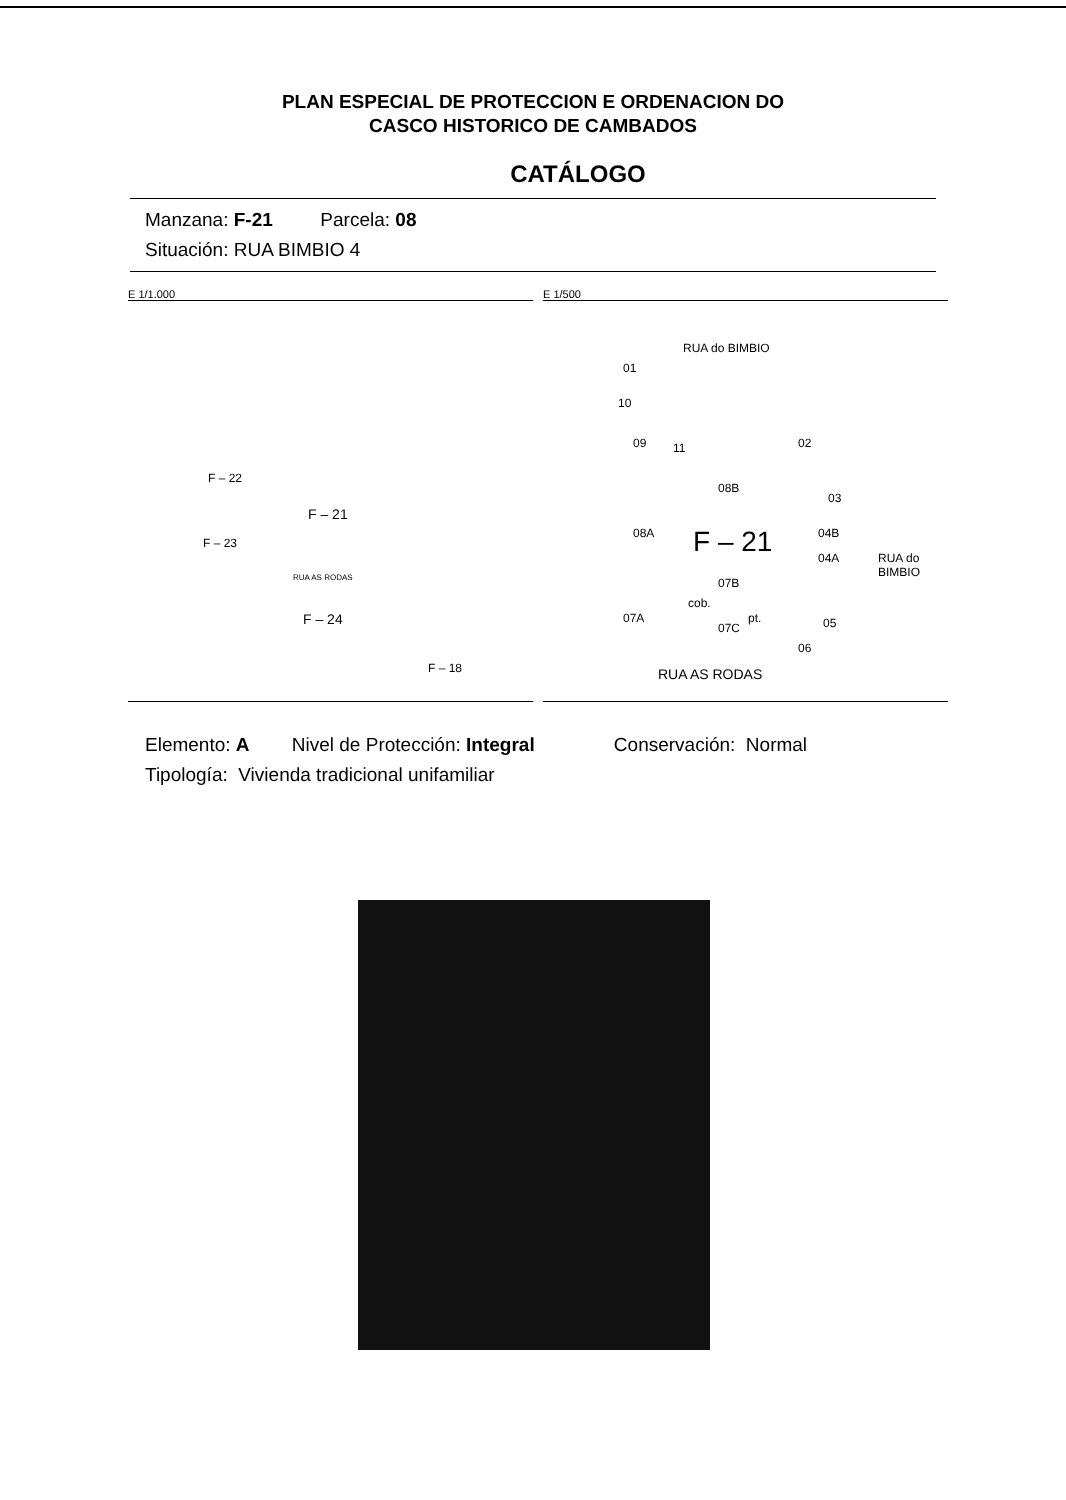PLAN ESPECIAL DE PROTECCION E ORDENACION DO
CASCO HISTORICO DE CAMBADOS
CATÁLOGO
Manzana: F-21 Parcela: 08
Situación: RUA BIMBIO 4
E 1/1.000
F – 21
F – 22
F – 23
F – 24
F – 18
RUA AS RODAS
E 1/500
RUA do BIMBIO
01
10
09 11 02
08B
03
04B 08A F – 21 04A
07B
cob.
pt.
07C
07A 05
06
RUA do BIMBIO
RUA AS RODAS
Elemento: A Nivel de Protección: Integral Conservación: Normal
Tipología: Vivienda tradicional unifamiliar